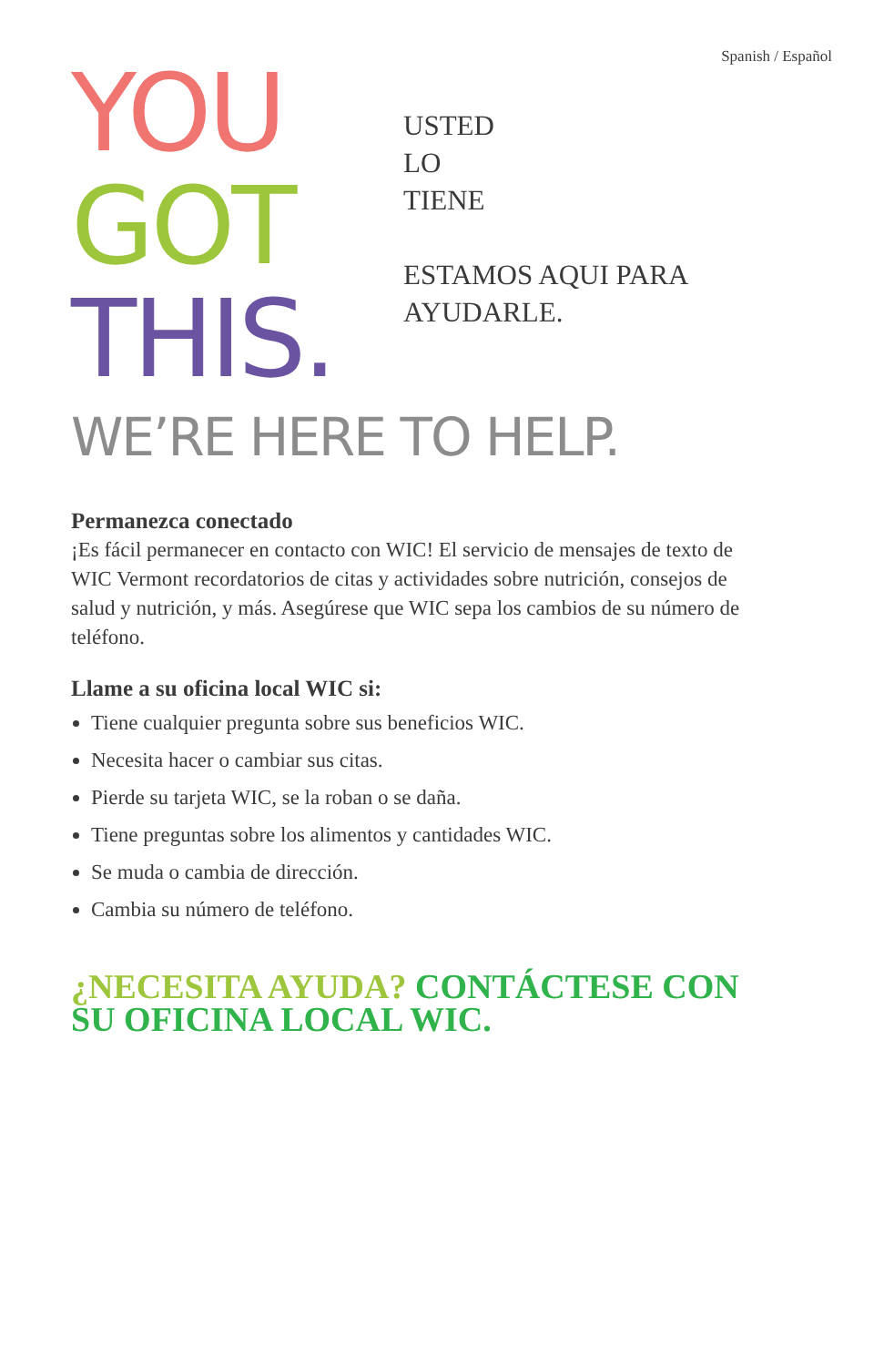Spanish / Español
YOU
GOT
THIS.
USTED
LO
TIENE
ESTAMOS AQUI PARA
AYUDARLE.
WE’RE HERE TO HELP.
Permanezca conectado
¡Es fácil permanecer en contacto con WIC! El servicio de mensajes de texto de WIC Vermont recordatorios de citas y actividades sobre nutrición, consejos de salud y nutrición, y más. Asegúrese que WIC sepa los cambios de su número de teléfono.
Llame a su oficina local WIC si:
Tiene cualquier pregunta sobre sus beneficios WIC.
Necesita hacer o cambiar sus citas.
Pierde su tarjeta WIC, se la roban o se daña.
Tiene preguntas sobre los alimentos y cantidades WIC.
Se muda o cambia de dirección.
Cambia su número de teléfono.
¿NECESITA AYUDA? CONTÁCTESE CON SU OFICINA LOCAL WIC.